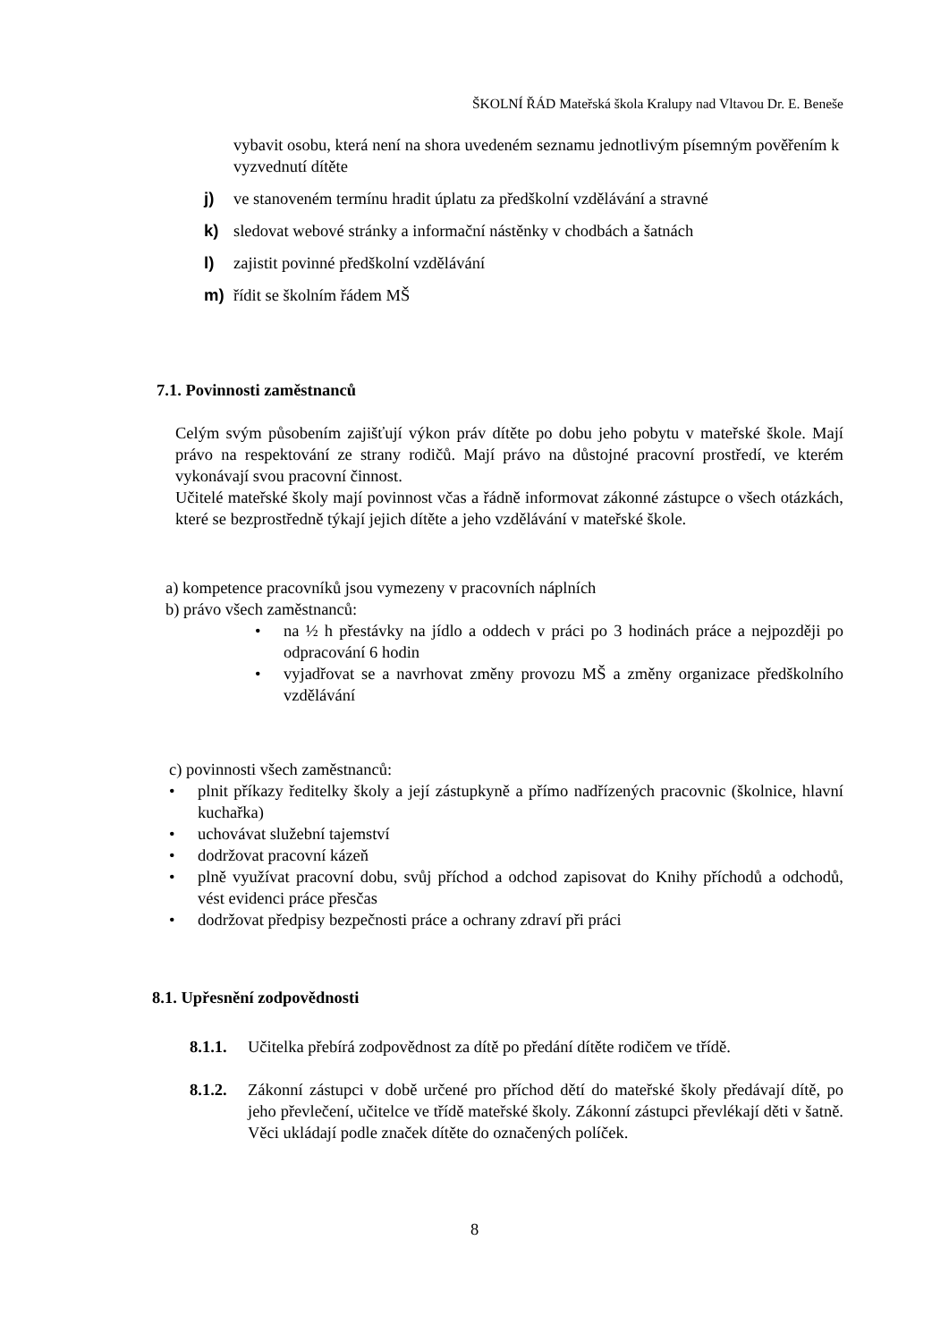ŠKOLNÍ ŘÁD Mateřská škola Kralupy nad Vltavou Dr. E. Beneše
vybavit osobu, která není na shora uvedeném seznamu jednotlivým písemným pověřením k vyzvednutí dítěte
j) ve stanoveném termínu hradit úplatu za předškolní vzdělávání a stravné
k) sledovat webové stránky a informační nástěnky v chodbách a šatnách
l) zajistit povinné předškolní vzdělávání
m) řídit se školním řádem MŠ
7.1. Povinnosti zaměstnanců
Celým svým působením zajišťují výkon práv dítěte po dobu jeho pobytu v mateřské škole. Mají právo na respektování ze strany rodičů. Mají právo na důstojné pracovní prostředí, ve kterém vykonávají svou pracovní činnost.
Učitelé mateřské školy mají povinnost včas a řádně informovat zákonné zástupce o všech otázkách, které se bezprostředně týkají jejich dítěte a jeho vzdělávání v mateřské škole.
a) kompetence pracovníků jsou vymezeny v pracovních náplních
b) právo všech zaměstnanců:
• na ½ h přestávky na jídlo a oddech v práci po 3 hodinách práce a nejpozději po odpracování 6 hodin
• vyjadřovat se a navrhovat změny provozu MŠ a změny organizace předškolního vzdělávání
c) povinnosti všech zaměstnanců:
• plnit příkazy ředitelky školy a její zástupkyně a přímo nadřízených pracovnic (školnice, hlavní kuchařka)
• uchovávat služební tajemství
• dodržovat pracovní kázeň
• plně využívat pracovní dobu, svůj příchod a odchod zapisovat do Knihy příchodů a odchodů, vést evidenci práce přesčas
• dodržovat předpisy bezpečnosti práce a ochrany zdraví při práci
8.1. Upřesnění zodpovědnosti
8.1.1. Učitelka přebírá zodpovědnost za dítě po předání dítěte rodičem ve třídě.
8.1.2. Zákonní zástupci v době určené pro příchod dětí do mateřské školy předávají dítě, po jeho převlečení, učitelce ve třídě mateřské školy. Zákonní zástupci převlékají děti v šatně. Věci ukládají podle značek dítěte do označených políček.
8